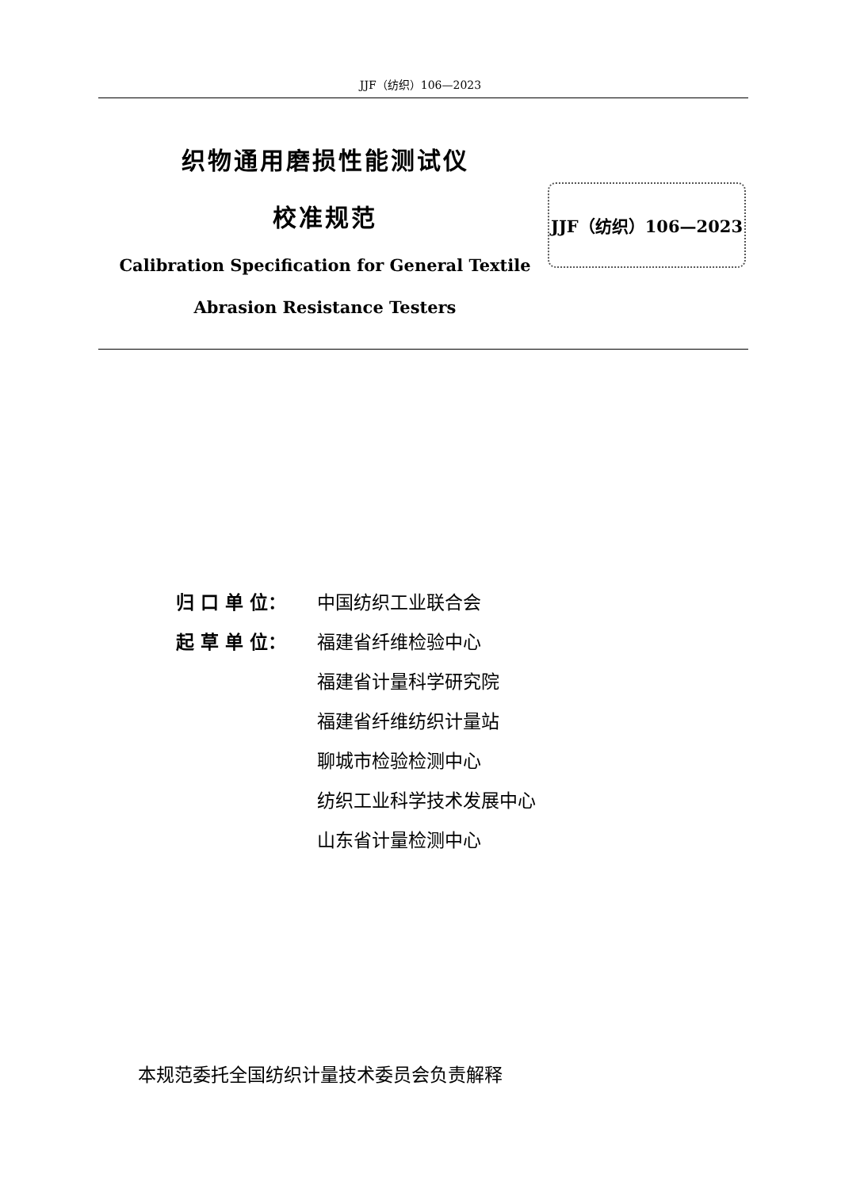JJF（纺织）106—2023
织物通用磨损性能测试仪
校准规范
Calibration Specification for General Textile
Abrasion Resistance Testers
JJF（纺织）106—2023
归 口 单 位： 中国纺织工业联合会
起 草 单 位： 福建省纤维检验中心
福建省计量科学研究院
福建省纤维纺织计量站
聊城市检验检测中心
纺织工业科学技术发展中心
山东省计量检测中心
本规范委托全国纺织计量技术委员会负责解释